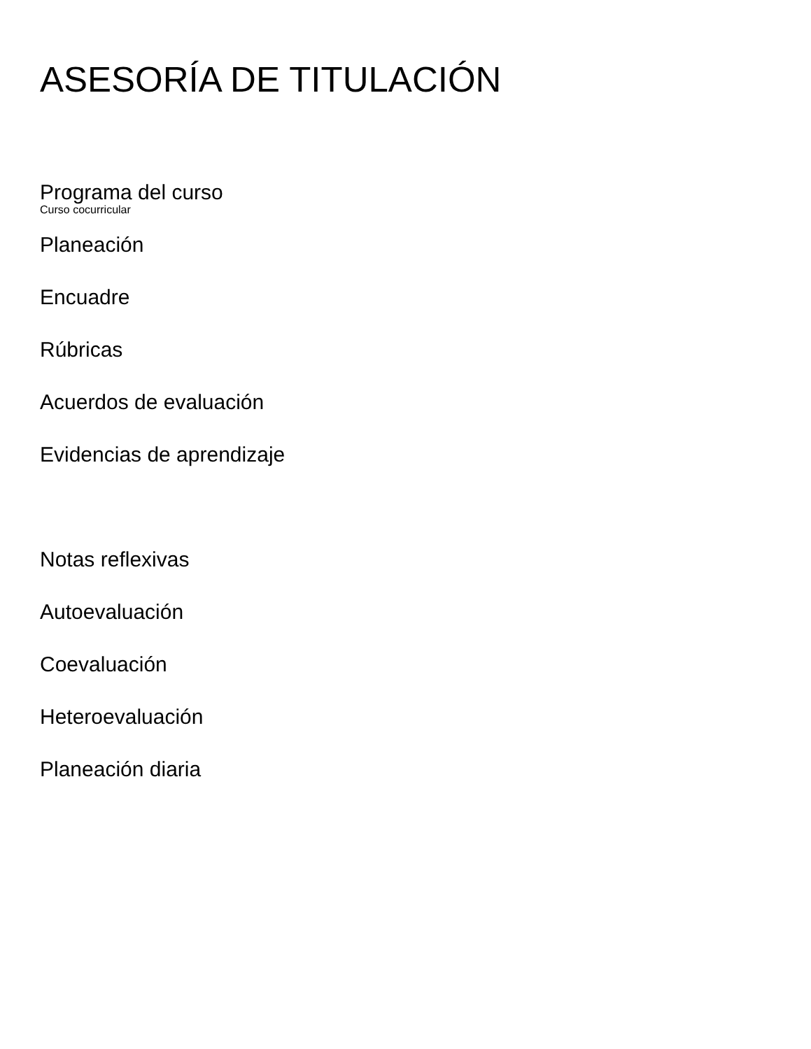ASESORÍA DE TITULACIÓN
Programa del curso
Curso cocurricular
Planeación
Encuadre
Rúbricas
Acuerdos de evaluación
Evidencias de aprendizaje
Notas reflexivas
Autoevaluación
Coevaluación
Heteroevaluación
Planeación diaria